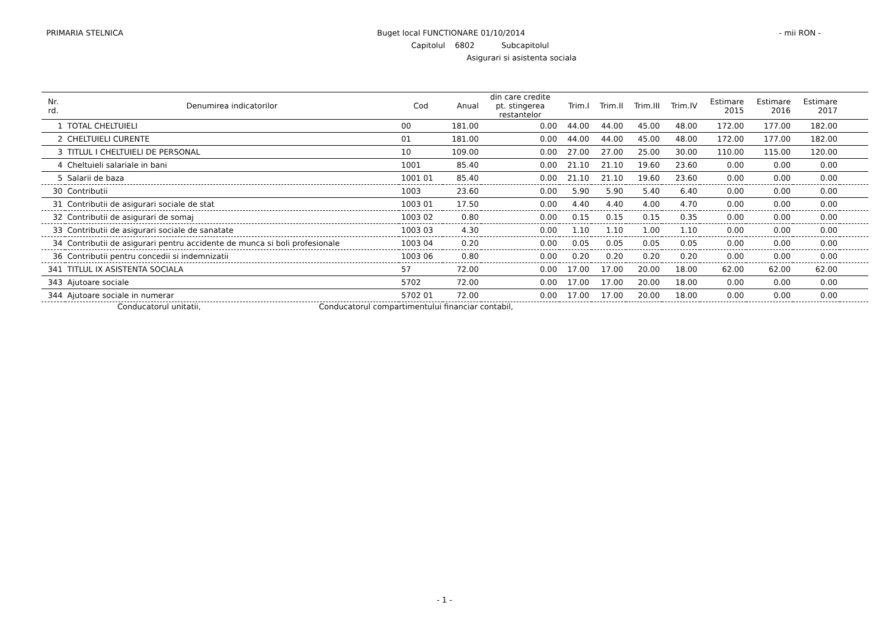PRIMARIA STELNICA Buget local FUNCTIONARE 01/10/2014 - mii RON -
Capitolul 6802 Subcapitolul
Asigurari si asistenta sociala
| Nr. rd. | Denumirea indicatorilor | Cod | Anual | din care credite pt. stingerea restantelor | Trim.I | Trim.II | Trim.III | Trim.IV | Estimare 2015 | Estimare 2016 | Estimare 2017 | |
| --- | --- | --- | --- | --- | --- | --- | --- | --- | --- | --- | --- | --- |
| 1 | TOTAL CHELTUIELI | 00 | 181.00 | 0.00 | 44.00 | 44.00 | 45.00 | 48.00 | 172.00 | 177.00 | 182.00 | |
| 2 | CHELTUIELI CURENTE | 01 | 181.00 | 0.00 | 44.00 | 44.00 | 45.00 | 48.00 | 172.00 | 177.00 | 182.00 | |
| 3 | TITLUL I CHELTUIELI DE PERSONAL | 10 | 109.00 | 0.00 | 27.00 | 27.00 | 25.00 | 30.00 | 110.00 | 115.00 | 120.00 | |
| 4 | Cheltuieli salariale in bani | 1001 | 85.40 | 0.00 | 21.10 | 21.10 | 19.60 | 23.60 | 0.00 | 0.00 | 0.00 | |
| 5 | Salarii de baza | 1001 01 | 85.40 | 0.00 | 21.10 | 21.10 | 19.60 | 23.60 | 0.00 | 0.00 | 0.00 | |
| 30 | Contributii | 1003 | 23.60 | 0.00 | 5.90 | 5.90 | 5.40 | 6.40 | 0.00 | 0.00 | 0.00 | |
| 31 | Contributii de asigurari sociale de stat | 1003 01 | 17.50 | 0.00 | 4.40 | 4.40 | 4.00 | 4.70 | 0.00 | 0.00 | 0.00 | |
| 32 | Contributii de asigurari de somaj | 1003 02 | 0.80 | 0.00 | 0.15 | 0.15 | 0.15 | 0.35 | 0.00 | 0.00 | 0.00 | |
| 33 | Contributii de asigurari sociale de sanatate | 1003 03 | 4.30 | 0.00 | 1.10 | 1.10 | 1.00 | 1.10 | 0.00 | 0.00 | 0.00 | |
| 34 | Contributii de asigurari pentru accidente de munca si boli profesionale | 1003 04 | 0.20 | 0.00 | 0.05 | 0.05 | 0.05 | 0.05 | 0.00 | 0.00 | 0.00 | |
| 36 | Contributii pentru concedii si indemnizatii | 1003 06 | 0.80 | 0.00 | 0.20 | 0.20 | 0.20 | 0.20 | 0.00 | 0.00 | 0.00 | |
| 341 | TITLUL IX ASISTENTA SOCIALA | 57 | 72.00 | 0.00 | 17.00 | 17.00 | 20.00 | 18.00 | 62.00 | 62.00 | 62.00 | |
| 343 | Ajutoare sociale | 5702 | 72.00 | 0.00 | 17.00 | 17.00 | 20.00 | 18.00 | 0.00 | 0.00 | 0.00 | |
| 344 | Ajutoare sociale in numerar | 5702 01 | 72.00 | 0.00 | 17.00 | 17.00 | 20.00 | 18.00 | 0.00 | 0.00 | 0.00 | |
Conducatorul unitatii, Conducatorul compartimentului financiar contabil,
- 1 -